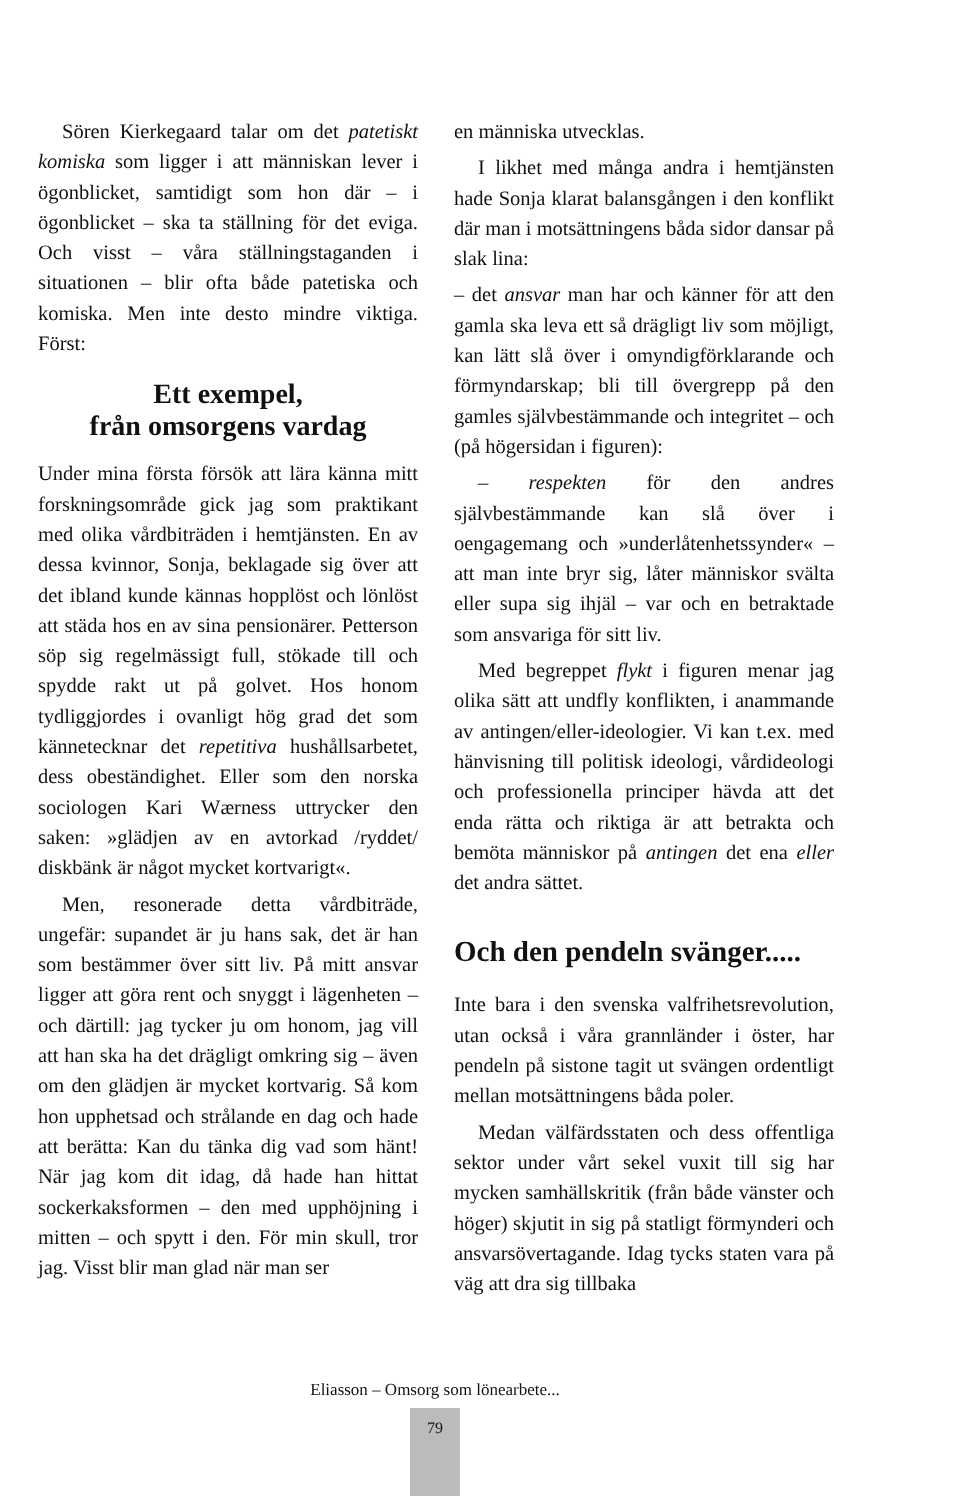Sören Kierkegaard talar om det patetiskt komiska som ligger i att människan lever i ögonblicket, samtidigt som hon där – i ögonblicket – ska ta ställning för det eviga. Och visst – våra ställningstaganden i situationen – blir ofta både patetiska och komiska. Men inte desto mindre viktiga. Först:
Ett exempel,
från omsorgens vardag
Under mina första försök att lära känna mitt forskningsområde gick jag som praktikant med olika vårdbiträden i hemtjänsten. En av dessa kvinnor, Sonja, beklagade sig över att det ibland kunde kännas hopplöst och lönlöst att städa hos en av sina pensionärer. Petterson söp sig regelmässigt full, stökade till och spydde rakt ut på golvet. Hos honom tydliggjordes i ovanligt hög grad det som kännetecknar det repetitiva hushållsarbetet, dess obeständighet. Eller som den norska sociologen Kari Wærness uttrycker den saken: »glädjen av en avtorkad /ryddet/ diskbänk är något mycket kortvarigt«.
Men, resonerade detta vårdbiträde, ungefär: supandet är ju hans sak, det är han som bestämmer över sitt liv. På mitt ansvar ligger att göra rent och snyggt i lägenheten – och därtill: jag tycker ju om honom, jag vill att han ska ha det drägligt omkring sig – även om den glädjen är mycket kortvarig. Så kom hon upphetsad och strålande en dag och hade att berätta: Kan du tänka dig vad som hänt! När jag kom dit idag, då hade han hittat sockerkaksformen – den med upphöjning i mitten – och spytt i den. För min skull, tror jag. Visst blir man glad när man ser
en människa utvecklas.
I likhet med många andra i hemtjänsten hade Sonja klarat balansgången i den konflikt där man i motsättningens båda sidor dansar på slak lina:
– det ansvar man har och känner för att den gamla ska leva ett så drägligt liv som möjligt, kan lätt slå över i omyndigförklarande och förmyndarskap; bli till övergrepp på den gamles självbestämmande och integritet – och (på högersidan i figuren):
– respekten för den andres självbestämmande kan slå över i oengagemang och »underlåtenhetssynder« – att man inte bryr sig, låter människor svälta eller supa sig ihjäl – var och en betraktade som ansvariga för sitt liv.
Med begreppet flykt i figuren menar jag olika sätt att undfly konflikten, i anammande av antingen/eller-ideologier. Vi kan t.ex. med hänvisning till politisk ideologi, vårdideologi och professionella principer hävda att det enda rätta och riktiga är att betrakta och bemöta människor på antingen det ena eller det andra sättet.
Och den pendeln svänger.....
Inte bara i den svenska valfrihetsrevolution, utan också i våra grannländer i öster, har pendeln på sistone tagit ut svängen ordentligt mellan motsättningens båda poler.
Medan välfärdsstaten och dess offentliga sektor under vårt sekel vuxit till sig har mycken samhällskritik (från både vänster och höger) skjutit in sig på statligt förmynderi och ansvarsövertagande. Idag tycks staten vara på väg att dra sig tillbaka
Eliasson – Omsorg som lönearbete...
79